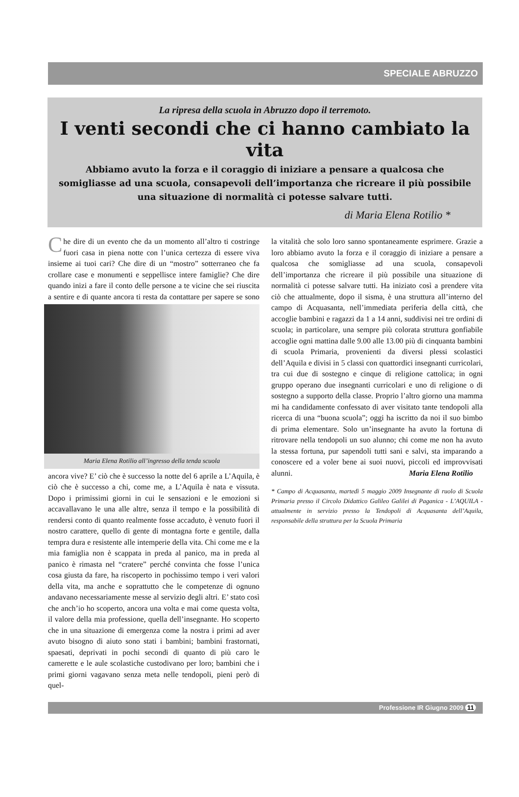SPECIALE ABRUZZO
La ripresa della scuola in Abruzzo dopo il terremoto.
I venti secondi che ci hanno cambiato la vita
Abbiamo avuto la forza e il coraggio di iniziare a pensare a qualcosa che somigliasse ad una scuola, consapevoli dell’importanza che ricreare il più possibile una situazione di normalità ci potesse salvare tutti.
di Maria Elena Rotilio *
Che dire di un evento che da un momento all’altro ti costringe fuori casa in piena notte con l’unica certezza di essere viva insieme ai tuoi cari? Che dire di un “mostro” sotterraneo che fa crollare case e monumenti e seppellisce intere famiglie? Che dire quando inizi a fare il conto delle persone a te vicine che sei riuscita a sentire e
Maria Elena Rotilio all’ingresso della tenda scuola
di quante ancora ti resta da contattare per sapere se sono ancora vive? E’ ciò che è successo la notte del 6 aprile a L’Aquila, è ciò che è successo a chi, come me, a L’Aquila è nata e vissuta. Dopo i primissimi giorni in cui le sensazioni e le emozioni si accavallavano le una alle altre, senza il tempo e la possibilità di rendersi conto di quanto realmente fosse accaduto, è venuto fuori il nostro carattere, quello di gente di montagna forte e gentile, dalla tempra dura e resistente alle intemperie della vita. Chi come me e la mia famiglia non è scappata in preda al panico, ma in preda al panico è rimasta nel “cratere” perché convinta che fosse l’unica cosa giusta da fare, ha riscoperto in pochissimo tempo i veri valori della vita, ma anche e soprattutto che le competenze di ognuno andavano necessariamente messe al servizio degli altri. E’ stato così che anch’io ho scoperto, ancora una volta e mai come questa volta, il valore della mia professione, quella dell’insegnante. Ho scoperto che in una situazione di emergenza come la nostra i primi ad aver avuto bisogno di aiuto sono stati i bambini; bambini frastornati, spaesati, deprivati in pochi secondi di quanto di più caro le camerette e le aule scolastiche custodivano per loro; bambini che i primi giorni vagavano senza meta nelle tendopoli, pieni però di quel-
la vitalità che solo loro sanno spontaneamente esprimere. Grazie a loro abbiamo avuto la forza e il coraggio di iniziare a pensare a qualcosa che somigliasse ad una scuola, consapevoli dell’importanza che ricreare il più possibile una situazione di normalità ci potesse salvare tutti. Ha iniziato così a prendere vita ciò che attualmente, dopo il sisma, è una struttura all’interno del campo di Acquasanta, nell’immediata periferia della città, che accoglie bambini e ragazzi da 1 a 14 anni, suddivisi nei tre ordini di scuola; in particolare, una sempre più colorata struttura gonfiabile accoglie ogni mattina dalle 9.00 alle 13.00 più di cinquanta bambini di scuola Primaria, provenienti da diversi plessi scolastici dell’Aquila e divisi in 5 classi con quattordici insegnanti curricolari, tra cui due di sostegno e cinque di religione cattolica; in ogni gruppo operano due insegnanti curricolari e uno di religione o di sostegno a supporto della classe. Proprio l’altro giorno una mamma mi ha candidamente confessato di aver visitato tante tendopoli alla ricerca di una “buona scuola”; oggi ha iscritto da noi il suo bimbo di prima elementare. Solo un’insegnante ha avuto la fortuna di ritrovare nella tendopoli un suo alunno; chi come me non ha avuto la stessa fortuna, pur sapendoli tutti sani e salvi, sta imparando a conoscere ed a voler bene ai suoi nuovi, piccoli ed improvvisati alunni. Maria Elena Rotilio
* Campo di Acquasanta, martedì 5 maggio 2009 Insegnante di ruolo di Scuola Primaria presso il Circolo Didattico Galileo Galilei di Paganica - L’AQUILA - attualmente in servizio presso la Tendopoli di Acquasanta dell’Aquila, responsabile della struttura per la Scuola Primaria
Professione IR Giugno 2009 11